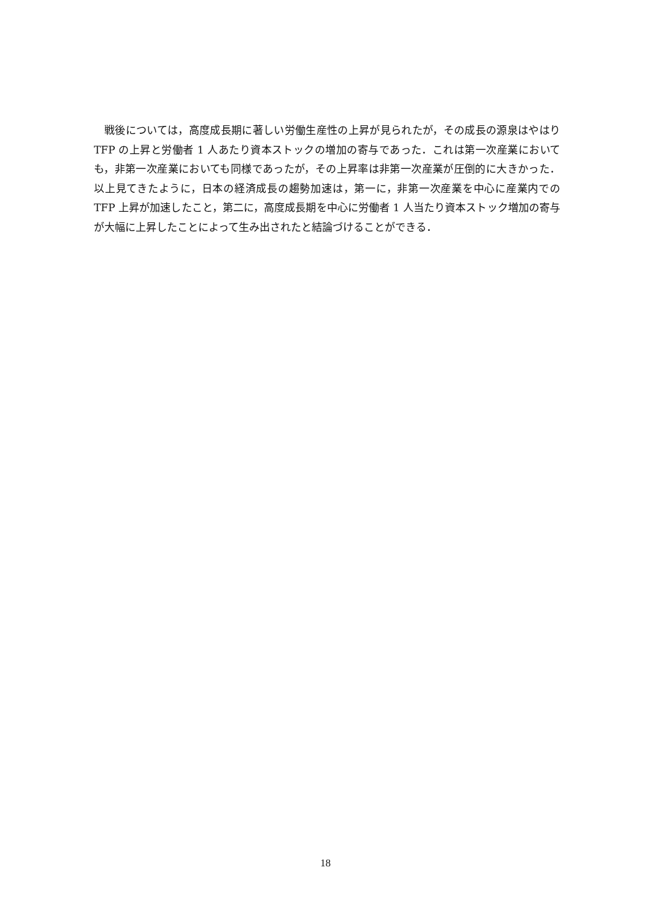戦後については，高度成長期に著しい労働生産性の上昇が見られたが，その成長の源泉はやはり TFP の上昇と労働者 1 人あたり資本ストックの増加の寄与であった．これは第一次産業においても，非第一次産業においても同様であったが，その上昇率は非第一次産業が圧倒的に大きかった．以上見てきたように，日本の経済成長の趨勢加速は，第一に，非第一次産業を中心に産業内での TFP 上昇が加速したこと，第二に，高度成長期を中心に労働者 1 人当たり資本ストック増加の寄与が大幅に上昇したことによって生み出されたと結論づけることができる．
18